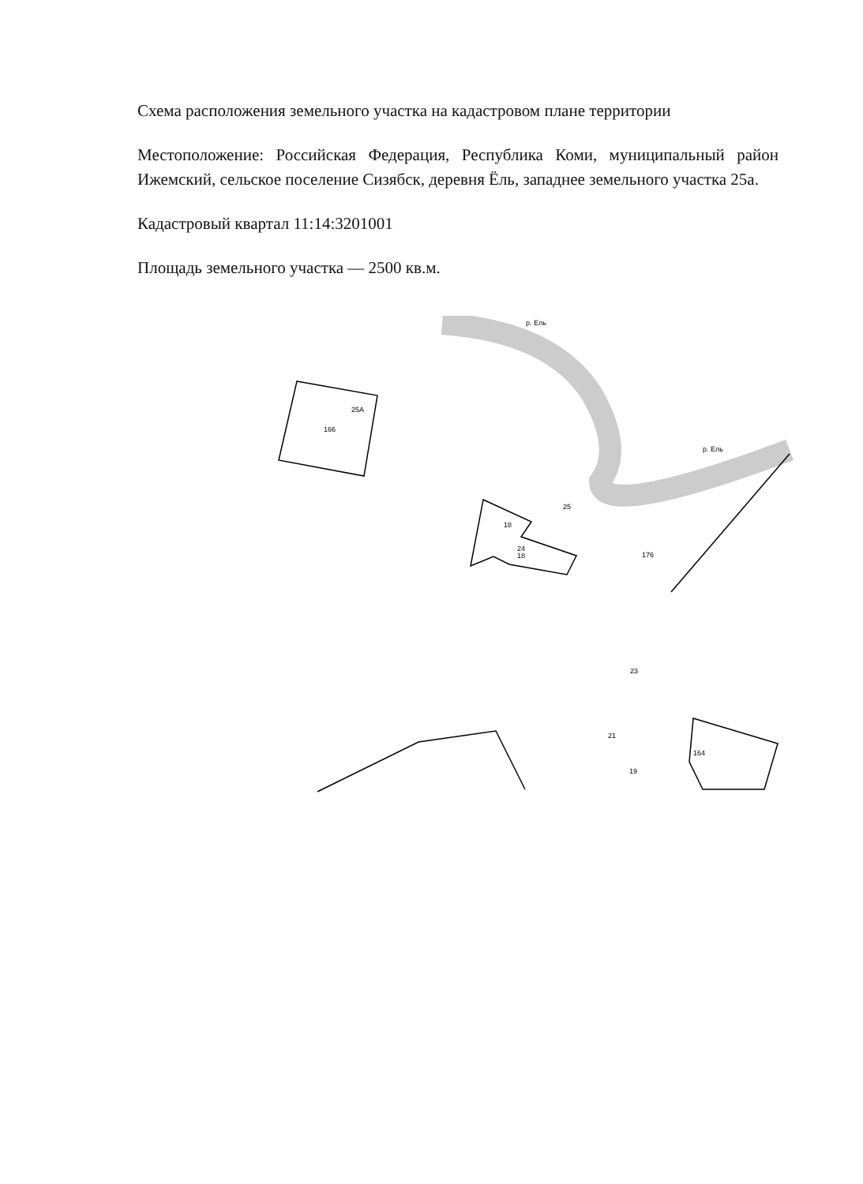Схема расположения земельного участка на кадастровом плане территории
Местоположение: Российская Федерация, Республика Коми, муниципальный район Ижемский, сельское поселение Сизябск, деревня Ёль, западнее земельного участка 25а.
Кадастровый квартал 11:14:3201001
Площадь земельного участка — 2500 кв.м.
25А
166
р. Ель
р. Ель
18
24
18
25
176
23
21
19
164